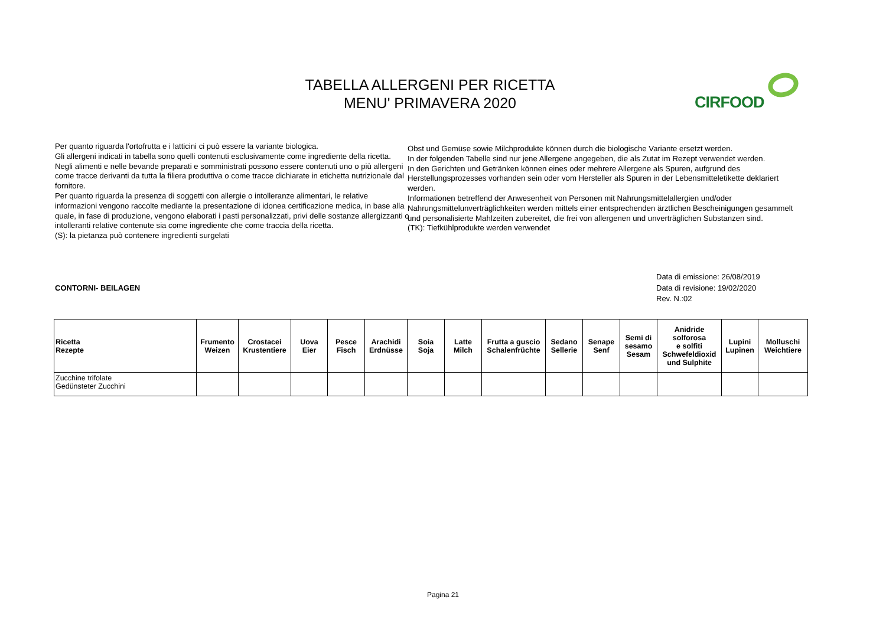TABELLA ALLERGENI PER RICETTA
MENU' PRIMAVERA 2020
CIRFOOD
Per quanto riguarda l'ortofrutta e i latticini ci può essere la variante biologica.
Gli allergeni indicati in tabella sono quelli contenuti esclusivamente come ingrediente della ricetta.
Negli alimenti e nelle bevande preparati e somministrati possono essere contenuti uno o più allergeni come tracce derivanti da tutta la filiera produttiva o come tracce dichiarate in etichetta nutrizionale dal fornitore.
Per quanto riguarda la presenza di soggetti con allergie o intolleranze alimentari, le relative informazioni vengono raccolte mediante la presentazione di idonea certificazione medica, in base alla quale, in fase di produzione, vengono elaborati i pasti personalizzati, privi delle sostanze allergizzanti o intolleranti relative contenute sia come ingrediente che come traccia della ricetta.
(S): la pietanza può contenere ingredienti surgelati
Obst und Gemüse sowie Milchprodukte können durch die biologische Variante ersetzt werden.
In der folgenden Tabelle sind nur jene Allergene angegeben, die als Zutat im Rezept verwendet werden.
In den Gerichten und Getränken können eines oder mehrere Allergene als Spuren, aufgrund des Herstellungsprozesses vorhanden sein oder vom Hersteller als Spuren in der Lebensmitteletikette deklariert werden.
Informationen betreffend der Anwesenheit von Personen mit Nahrungsmittelallergien und/oder Nahrungsmittelunverträglichkeiten werden mittels einer entsprechenden ärztlichen Bescheinigungen gesammelt und personalisierte Mahlzeiten zubereitet, die frei von allergenen und unverträglichen Substanzen sind.
(TK): Tiefkühlprodukte werden verwendet
CONTORNI- BEILAGEN
Data di emissione: 26/08/2019
Data di revisione: 19/02/2020
Rev. N.:02
| Ricetta Rezepte | Frumento Weizen | Crostacei Krustentiere | Uova Eier | Pesce Fisch | Arachidi Erdnüsse | Soia Soja | Latte Milch | Frutta a guscio Schalenfrüchte | Sedano Sellerie | Senape Senf | Semi di sesamo Sesam | Anidride solforosa e solfiti Schwefeldioxid und Sulphite | Lupini Lupinen | Molluschi Weichtiere |
| --- | --- | --- | --- | --- | --- | --- | --- | --- | --- | --- | --- | --- | --- | --- |
| Zucchine trifolate Gedünsteter Zucchini | | | | | | | | | | | | | | |
Pagina 21